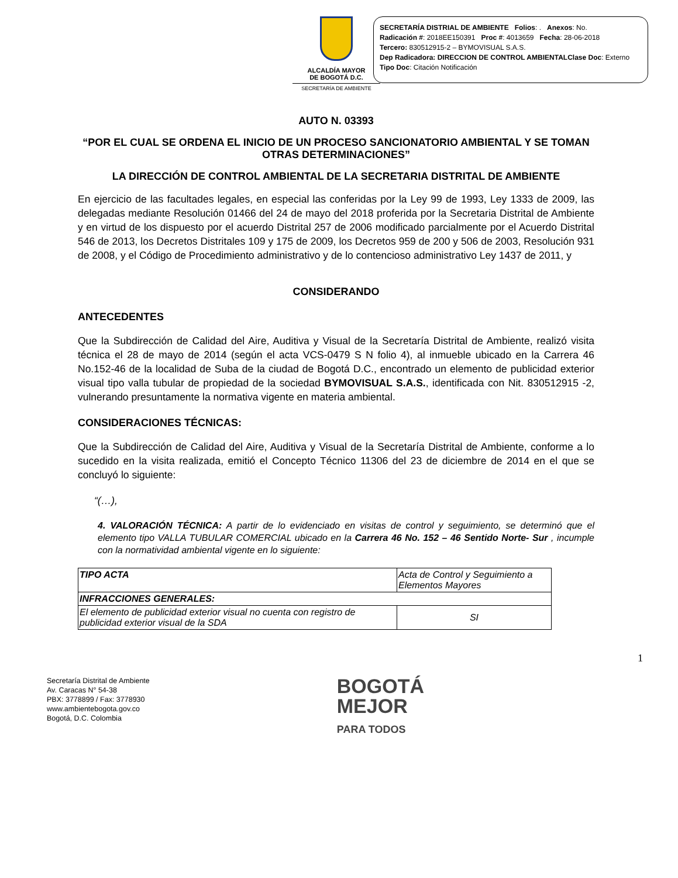ALCALDÍA MAYOR
DE BOGOTÁ D.C.
SECRETARÍA DE AMBIENTE
SECRETARÍA DISTRIAL DE AMBIENTE Folios: . Anexos: No.
Radicación #: 2018EE150391 Proc #: 4013659 Fecha: 28-06-2018
Tercero: 830512915-2 – BYMOVISUAL S.A.S.
Dep Radicadora: DIRECCION DE CONTROL AMBIENTALClase Doc: Externo
Tipo Doc: Citación Notificación
AUTO N. 03393
“POR EL CUAL SE ORDENA EL INICIO DE UN PROCESO SANCIONATORIO AMBIENTAL Y SE TOMAN OTRAS DETERMINACIONES”
LA DIRECCIÓN DE CONTROL AMBIENTAL DE LA SECRETARIA DISTRITAL DE AMBIENTE
En ejercicio de las facultades legales, en especial las conferidas por la Ley 99 de 1993, Ley 1333 de 2009, las delegadas mediante Resolución 01466 del 24 de mayo del 2018 proferida por la Secretaria Distrital de Ambiente y en virtud de los dispuesto por el acuerdo Distrital 257 de 2006 modificado parcialmente por el Acuerdo Distrital 546 de 2013, los Decretos Distritales 109 y 175 de 2009, los Decretos 959 de 200 y 506 de 2003, Resolución 931 de 2008, y el Código de Procedimiento administrativo y de lo contencioso administrativo Ley 1437 de 2011, y
CONSIDERANDO
ANTECEDENTES
Que la Subdirección de Calidad del Aire, Auditiva y Visual de la Secretaría Distrital de Ambiente, realizó visita técnica el 28 de mayo de 2014 (según el acta VCS-0479 S N folio 4), al inmueble ubicado en la Carrera 46 No.152-46 de la localidad de Suba de la ciudad de Bogotá D.C., encontrado un elemento de publicidad exterior visual tipo valla tubular de propiedad de la sociedad BYMOVISUAL S.A.S., identificada con Nit. 830512915 -2, vulnerando presuntamente la normativa vigente en materia ambiental.
CONSIDERACIONES TÉCNICAS:
Que la Subdirección de Calidad del Aire, Auditiva y Visual de la Secretaría Distrital de Ambiente, conforme a lo sucedido en la visita realizada, emitió el Concepto Técnico 11306 del 23 de diciembre de 2014 en el que se concluyó lo siguiente:
“(…),
4. VALORACIÓN TÉCNICA: A partir de lo evidenciado en visitas de control y seguimiento, se determinó que el elemento tipo VALLA TUBULAR COMERCIAL ubicado en la Carrera 46 No. 152 – 46 Sentido Norte- Sur , incumple con la normatividad ambiental vigente en lo siguiente:
| TIPO ACTA | Acta de Control y Seguimiento a Elementos Mayores |
| INFRACCIONES GENERALES: | |
| El elemento de publicidad exterior visual no cuenta con registro de publicidad exterior visual de la SDA | SI |
1
Secretaría Distrital de Ambiente
Av. Caracas N° 54-38
PBX: 3778899 / Fax: 3778930
www.ambientebogota.gov.co
Bogotá, D.C. Colombia
BOGOTÁ
MEJOR
PARA TODOS